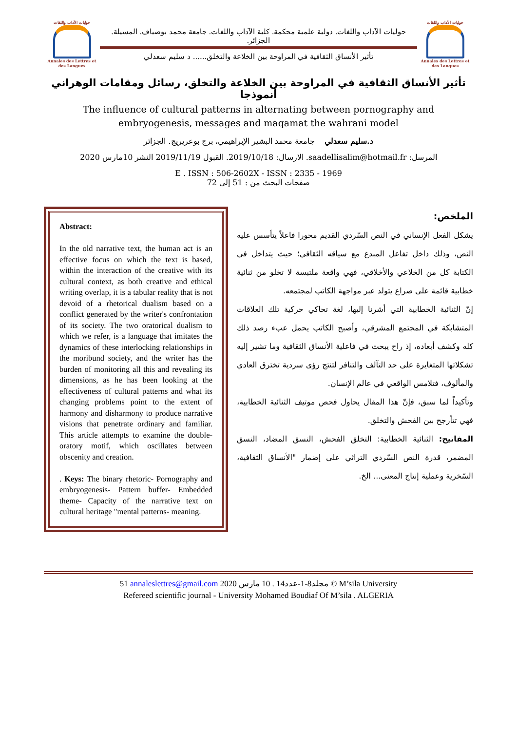حوليات الآداب واللغات
Annales des Lettres et des Langues
حوليات الآداب واللغات. دولية علمية محكمة. كلية الآداب واللغات. جامعة محمد بوضياف. المسيلة. الجزائر.
تأثير الأنساق الثقافية في المراوحة بين الخلاعة والتخلق...... د سليم سعدلي
حوليات الآداب واللغات
Annales des Lettres et des Langues
تأثير الأنساق الثقافية في المراوحة بين الخلاعة والتخلق، رسائل ومقامات الوهراني أنموذجا
The influence of cultural patterns in alternating between pornography and
embryogenesis, messages and maqamat the wahrani model
د.سليم سعدلي جامعة محمد البشير الإبراهيمي، برج بوعريريج. الجزائر
المرسل: saadellisalim@hotmail.fr. الارسال: 2019/10/18. القبول 2019/11/19 النشر 10مارس 2020
E . ISSN : 506-2602X - ISSN : 2335 - 1969
صفحات البحث من : 51 إلى 72
Abstract:
In the old narrative text, the human act is an effective focus on which the text is based, within the interaction of the creative with its cultural context, as both creative and ethical writing overlap, it is a tabular reality that is not devoid of a rhetorical dualism based on a conflict generated by the writer's confrontation of its society. The two oratorical dualism to which we refer, is a language that imitates the dynamics of these interlocking relationships in the moribund society, and the writer has the burden of monitoring all this and revealing its dimensions, as he has been looking at the effectiveness of cultural patterns and what its changing problems point to the extent of harmony and disharmony to produce narrative visions that penetrate ordinary and familiar. This article attempts to examine the double-oratory motif, which oscillates between obscenity and creation.
. Keys: The binary rhetoric- Pornography and embryogenesis- Pattern buffer- Embedded theme- Capacity of the narrative text on cultural heritage "mental patterns- meaning.
الملخص:
يشكل الفعل الإنساني في النص السّردي القديم محورا فاعلاً يتأسس عليه النص، وذلك داخل تفاعل المبدع مع سياقه الثقافي؛ حيث يتداخل في الكتابة كل من الخلاعي والأخلاقي، فهي واقعة ملتبسة لا تخلو من ثنائية خطابية قائمة على صراع يتولد عبر مواجهة الكاتب لمجتمعه.
إنّ الثنائية الخطابية التي أشرنا إليها، لغة تحاكي حركية تلك العلاقات المتشابكة في المجتمع المشرقي، وأصبح الكاتب يحمل عبء رصد ذلك كله وكشف أبعاده، إذ راح يبحث في فاعلية الأنساق الثقافية وما تشير إليه تشكلاتها المتغايرة على حد التآلف والتنافر لتنتج رؤى سردية تخترق العادي والمألوف، فتلامس الواقعي في عالم الإنسان.
وتأكيداً لما سبق، فإنّ هذا المقال يحاول فحص موتيف الثنائية الخطابية، فهي تتأرجح بين الفحش والتخلق.
المفاتيح: الثنائية الخطابية: التخلق الفحش، النسق المضاد، النسق المضمر، قدرة النص السّردي التراثي على إضمار "الأنساق الثقافية، السّخرية وعملية إنتاج المعنى... الخ.
51 annaleslettres@gmail.com 2020 مجلد8-1-عدد14 . 10 مارس © M’sila University
Refereed scientific journal - University Mohamed Boudiaf Of M’sila . ALGERIA